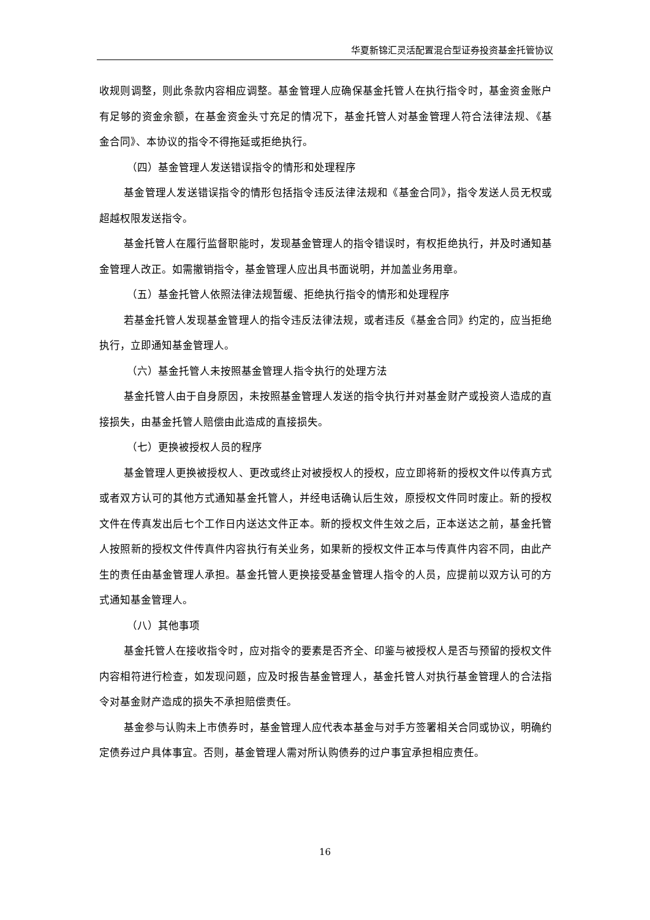华夏新锦汇灵活配置混合型证券投资基金托管协议
收规则调整，则此条款内容相应调整。基金管理人应确保基金托管人在执行指令时，基金资金账户有足够的资金余额，在基金资金头寸充足的情况下，基金托管人对基金管理人符合法律法规、《基金合同》、本协议的指令不得拖延或拒绝执行。
（四）基金管理人发送错误指令的情形和处理程序
基金管理人发送错误指令的情形包括指令违反法律法规和《基金合同》，指令发送人员无权或超越权限发送指令。
基金托管人在履行监督职能时，发现基金管理人的指令错误时，有权拒绝执行，并及时通知基金管理人改正。如需撤销指令，基金管理人应出具书面说明，并加盖业务用章。
（五）基金托管人依照法律法规暂缓、拒绝执行指令的情形和处理程序
若基金托管人发现基金管理人的指令违反法律法规，或者违反《基金合同》约定的，应当拒绝执行，立即通知基金管理人。
（六）基金托管人未按照基金管理人指令执行的处理方法
基金托管人由于自身原因，未按照基金管理人发送的指令执行并对基金财产或投资人造成的直接损失，由基金托管人赔偿由此造成的直接损失。
（七）更换被授权人员的程序
基金管理人更换被授权人、更改或终止对被授权人的授权，应立即将新的授权文件以传真方式或者双方认可的其他方式通知基金托管人，并经电话确认后生效，原授权文件同时废止。新的授权文件在传真发出后七个工作日内送达文件正本。新的授权文件生效之后，正本送达之前，基金托管人按照新的授权文件传真件内容执行有关业务，如果新的授权文件正本与传真件内容不同，由此产生的责任由基金管理人承担。基金托管人更换接受基金管理人指令的人员，应提前以双方认可的方式通知基金管理人。
（八）其他事项
基金托管人在接收指令时，应对指令的要素是否齐全、印鉴与被授权人是否与预留的授权文件内容相符进行检查，如发现问题，应及时报告基金管理人，基金托管人对执行基金管理人的合法指令对基金财产造成的损失不承担赔偿责任。
基金参与认购未上市债券时，基金管理人应代表本基金与对手方签署相关合同或协议，明确约定债券过户具体事宜。否则，基金管理人需对所认购债券的过户事宜承担相应责任。
16